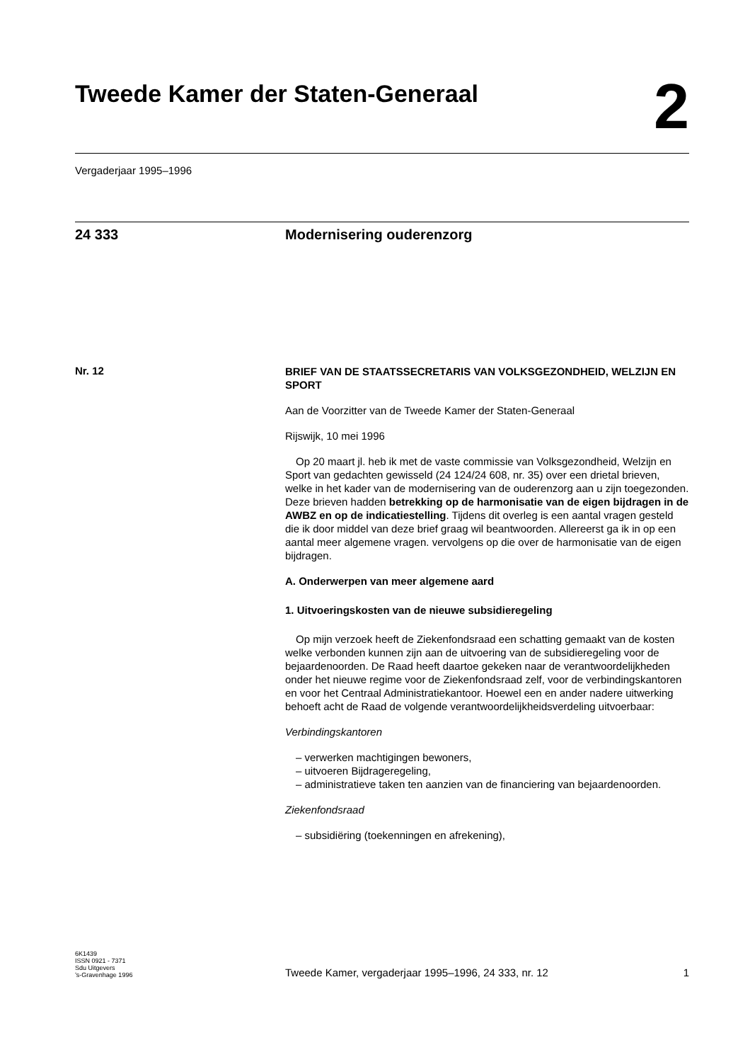Tweede Kamer der Staten-Generaal
2
Vergaderjaar 1995–1996
24 333 Modernisering ouderenzorg
Nr. 12
BRIEF VAN DE STAATSSECRETARIS VAN VOLKSGEZONDHEID, WELZIJN EN SPORT
Aan de Voorzitter van de Tweede Kamer der Staten-Generaal
Rijswijk, 10 mei 1996
Op 20 maart jl. heb ik met de vaste commissie van Volksgezondheid, Welzijn en Sport van gedachten gewisseld (24 124/24 608, nr. 35) over een drietal brieven, welke in het kader van de modernisering van de ouderenzorg aan u zijn toegezonden. Deze brieven hadden betrekking op de harmonisatie van de eigen bijdragen in de AWBZ en op de indicatiestelling. Tijdens dit overleg is een aantal vragen gesteld die ik door middel van deze brief graag wil beantwoorden. Allereerst ga ik in op een aantal meer algemene vragen. vervolgens op die over de harmonisatie van de eigen bijdragen.
A. Onderwerpen van meer algemene aard
1. Uitvoeringskosten van de nieuwe subsidieregeling
Op mijn verzoek heeft de Ziekenfondsraad een schatting gemaakt van de kosten welke verbonden kunnen zijn aan de uitvoering van de subsidieregeling voor de bejaardenoorden. De Raad heeft daartoe gekeken naar de verantwoordelijkheden onder het nieuwe regime voor de Ziekenfondsraad zelf, voor de verbindingskantoren en voor het Centraal Administratiekantoor. Hoewel een en ander nadere uitwerking behoeft acht de Raad de volgende verantwoordelijkheidsverdeling uitvoerbaar:
Verbindingskantoren
– verwerken machtigingen bewoners,
– uitvoeren Bijdrageregeling,
– administratieve taken ten aanzien van de financiering van bejaardenoorden.
Ziekenfondsraad
– subsidiëring (toekenningen en afrekening),
6K1439
ISSN 0921 - 7371
Sdu Uitgevers
’s-Gravenhage 1996
Tweede Kamer, vergaderjaar 1995–1996, 24 333, nr. 12
1